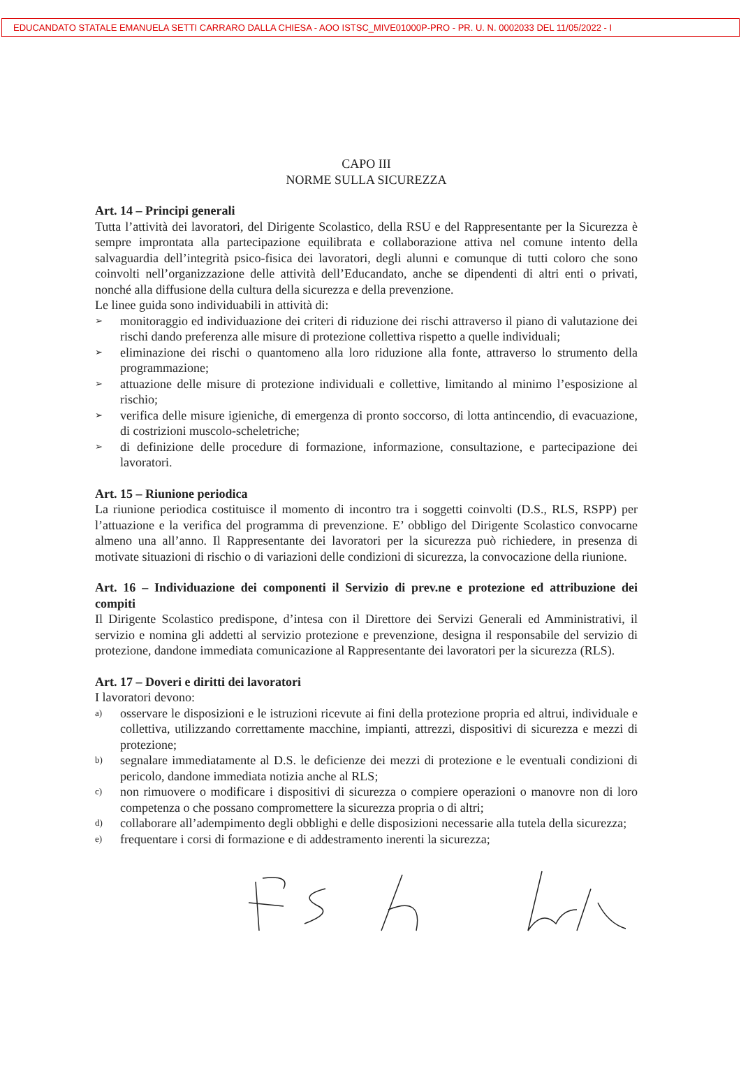EDUCANDATO STATALE EMANUELA SETTI CARRARO DALLA CHIESA - AOO ISTSC_MIVE01000P-PRO - PR. U. N. 0002033 DEL 11/05/2022 - I
CAPO III
NORME SULLA SICUREZZA
Art. 14 – Principi generali
Tutta l’attività dei lavoratori, del Dirigente Scolastico, della RSU e del Rappresentante per la Sicurezza è sempre improntata alla partecipazione equilibrata e collaborazione attiva nel comune intento della salvaguardia dell’integrità psico-fisica dei lavoratori, degli alunni e comunque di tutti coloro che sono coinvolti nell’organizzazione delle attività dell’Educandato, anche se dipendenti di altri enti o privati, nonché alla diffusione della cultura della sicurezza e della prevenzione.
Le linee guida sono individuabili in attività di:
➢ monitoraggio ed individuazione dei criteri di riduzione dei rischi attraverso il piano di valutazione dei rischi dando preferenza alle misure di protezione collettiva rispetto a quelle individuali;
➢ eliminazione dei rischi o quantomeno alla loro riduzione alla fonte, attraverso lo strumento della programmazione;
➢ attuazione delle misure di protezione individuali e collettive, limitando al minimo l’esposizione al rischio;
➢ verifica delle misure igieniche, di emergenza di pronto soccorso, di lotta antincendio, di evacuazione, di costrizioni muscolo-scheletriche;
➢ di definizione delle procedure di formazione, informazione, consultazione, e partecipazione dei lavoratori.
Art. 15 – Riunione periodica
La riunione periodica costituisce il momento di incontro tra i soggetti coinvolti (D.S., RLS, RSPP) per l’attuazione e la verifica del programma di prevenzione. E’ obbligo del Dirigente Scolastico convocarne almeno una all’anno. Il Rappresentante dei lavoratori per la sicurezza può richiedere, in presenza di motivate situazioni di rischio o di variazioni delle condizioni di sicurezza, la convocazione della riunione.
Art. 16 – Individuazione dei componenti il Servizio di prev.ne e protezione ed attribuzione dei compiti
Il Dirigente Scolastico predispone, d’intesa con il Direttore dei Servizi Generali ed Amministrativi, il servizio e nomina gli addetti al servizio protezione e prevenzione, designa il responsabile del servizio di protezione, dandone immediata comunicazione al Rappresentante dei lavoratori per la sicurezza (RLS).
Art. 17 – Doveri e diritti dei lavoratori
I lavoratori devono:
a) osservare le disposizioni e le istruzioni ricevute ai fini della protezione propria ed altrui, individuale e collettiva, utilizzando correttamente macchine, impianti, attrezzi, dispositivi di sicurezza e mezzi di protezione;
b) segnalare immediatamente al D.S. le deficienze dei mezzi di protezione e le eventuali condizioni di pericolo, dandone immediata notizia anche al RLS;
c) non rimuovere o modificare i dispositivi di sicurezza o compiere operazioni o manovre non di loro competenza o che possano compromettere la sicurezza propria o di altri;
d) collaborare all’adempimento degli obblighi e delle disposizioni necessarie alla tutela della sicurezza;
e) frequentare i corsi di formazione e di addestramento inerenti la sicurezza;